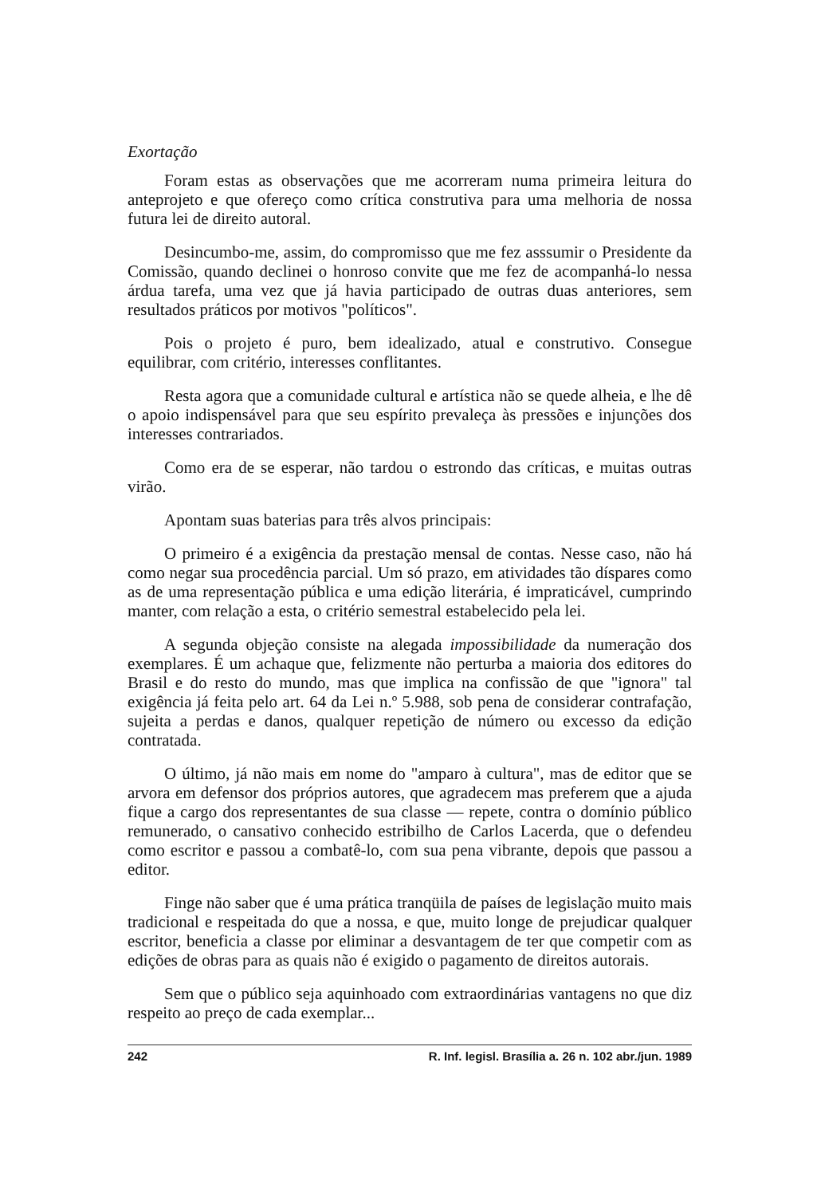Exortação
Foram estas as observações que me acorreram numa primeira leitura do anteprojeto e que ofereço como crítica construtiva para uma melhoria de nossa futura lei de direito autoral.
Desincumbo-me, assim, do compromisso que me fez asssumir o Presidente da Comissão, quando declinei o honroso convite que me fez de acompanhá-lo nessa árdua tarefa, uma vez que já havia participado de outras duas anteriores, sem resultados práticos por motivos "políticos".
Pois o projeto é puro, bem idealizado, atual e construtivo. Consegue equilibrar, com critério, interesses conflitantes.
Resta agora que a comunidade cultural e artística não se quede alheia, e lhe dê o apoio indispensável para que seu espírito prevaleça às pressões e injunções dos interesses contrariados.
Como era de se esperar, não tardou o estrondo das críticas, e muitas outras virão.
Apontam suas baterias para três alvos principais:
O primeiro é a exigência da prestação mensal de contas. Nesse caso, não há como negar sua procedência parcial. Um só prazo, em atividades tão díspares como as de uma representação pública e uma edição literária, é impraticável, cumprindo manter, com relação a esta, o critério semestral estabelecido pela lei.
A segunda objeção consiste na alegada impossibilidade da numeração dos exemplares. É um achaque que, felizmente não perturba a maioria dos editores do Brasil e do resto do mundo, mas que implica na confissão de que "ignora" tal exigência já feita pelo art. 64 da Lei n.º 5.988, sob pena de considerar contrafação, sujeita a perdas e danos, qualquer repetição de número ou excesso da edição contratada.
O último, já não mais em nome do "amparo à cultura", mas de editor que se arvora em defensor dos próprios autores, que agradecem mas preferem que a ajuda fique a cargo dos representantes de sua classe — repete, contra o domínio público remunerado, o cansativo conhecido estribilho de Carlos Lacerda, que o defendeu como escritor e passou a combatê-lo, com sua pena vibrante, depois que passou a editor.
Finge não saber que é uma prática tranqüila de países de legislação muito mais tradicional e respeitada do que a nossa, e que, muito longe de prejudicar qualquer escritor, beneficia a classe por eliminar a desvantagem de ter que competir com as edições de obras para as quais não é exigido o pagamento de direitos autorais.
Sem que o público seja aquinhoado com extraordinárias vantagens no que diz respeito ao preço de cada exemplar...
242 R. Inf. legisl. Brasília a. 26 n. 102 abr./jun. 1989